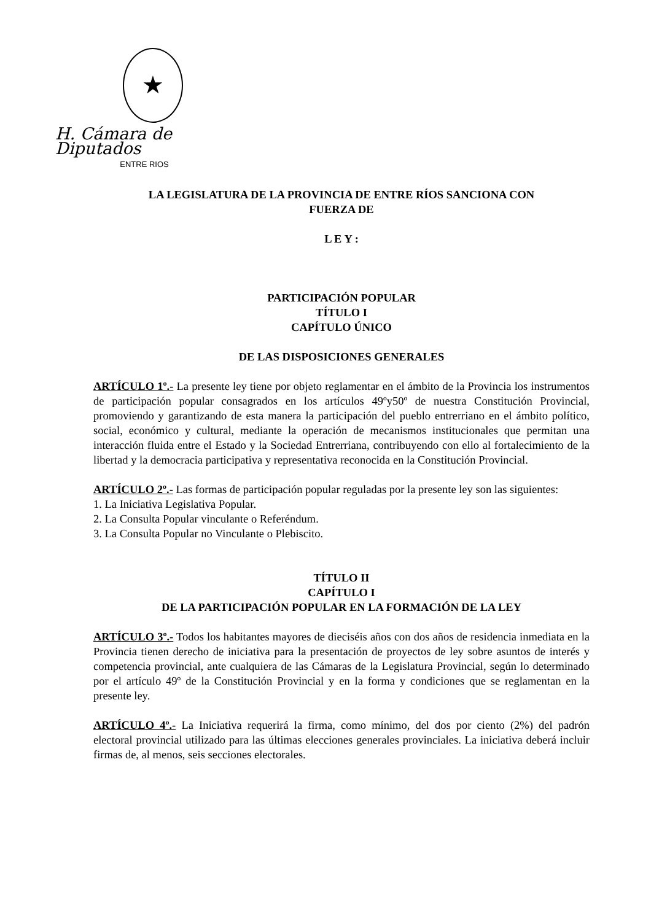★
H. Cámara de Diputados
ENTRE RIOS
LA LEGISLATURA DE LA PROVINCIA DE ENTRE RÍOS SANCIONA CON
FUERZA DE
L E Y :
PARTICIPACIÓN POPULAR
TÍTULO I
CAPÍTULO ÚNICO
DE LAS DISPOSICIONES GENERALES
ARTÍCULO 1º.- La presente ley tiene por objeto reglamentar en el ámbito de la Provincia los instrumentos de participación popular consagrados en los artículos 49ºy50º de nuestra Constitución Provincial, promoviendo y garantizando de esta manera la participación del pueblo entrerriano en el ámbito político, social, económico y cultural, mediante la operación de mecanismos institucionales que permitan una interacción fluida entre el Estado y la Sociedad Entrerriana, contribuyendo con ello al fortalecimiento de la libertad y la democracia participativa y representativa reconocida en la Constitución Provincial.
ARTÍCULO 2º.- Las formas de participación popular reguladas por la presente ley son las siguientes:
1. La Iniciativa Legislativa Popular.
2. La Consulta Popular vinculante o Referéndum.
3. La Consulta Popular no Vinculante o Plebiscito.
TÍTULO II
CAPÍTULO I
DE LA PARTICIPACIÓN POPULAR EN LA FORMACIÓN DE LA LEY
ARTÍCULO 3º.- Todos los habitantes mayores de dieciséis años con dos años de residencia inmediata en la Provincia tienen derecho de iniciativa para la presentación de proyectos de ley sobre asuntos de interés y competencia provincial, ante cualquiera de las Cámaras de la Legislatura Provincial, según lo determinado por el artículo 49º de la Constitución Provincial y en la forma y condiciones que se reglamentan en la presente ley.
ARTÍCULO 4º.- La Iniciativa requerirá la firma, como mínimo, del dos por ciento (2%) del padrón electoral provincial utilizado para las últimas elecciones generales provinciales. La iniciativa deberá incluir firmas de, al menos, seis secciones electorales.